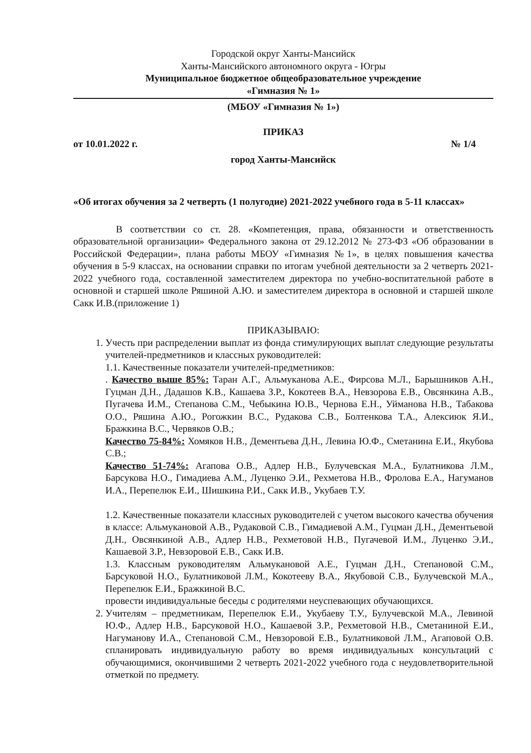Городской округ Ханты-Мансийск
Ханты-Мансийского автономного округа - Югры
Муниципальное бюджетное общеобразовательное учреждение
«Гимназия № 1»
(МБОУ «Гимназия № 1»)
ПРИКАЗ
от 10.01.2022 г. № 1/4
город Ханты-Мансийск
«Об итогах обучения за 2 четверть (1 полугодие) 2021-2022 учебного года в 5-11 классах»
В соответствии со ст. 28. «Компетенция, права, обязанности и ответственность образовательной организации» Федерального закона от 29.12.2012 № 273-ФЗ «Об образовании в Российской Федерации», плана работы МБОУ «Гимназия №1», в целях повышения качества обучения в 5-9 классах, на основании справки по итогам учебной деятельности за 2 четверть 2021-2022 учебного года, составленной заместителем директора по учебно-воспитательной работе в основной и старшей школе Ряшиной А.Ю. и заместителем директора в основной и старшей школе Сакк И.В.(приложение 1)
ПРИКАЗЫВАЮ:
1. Учесть при распределении выплат из фонда стимулирующих выплат следующие результаты учителей-предметников и классных руководителей:
1.1. Качественные показатели учителей-предметников:
. Качество выше 85%: Таран А.Г., Альмуканова А.Е., Фирсова М.Л., Барышников А.Н., Гуцман Д.Н., Дадашов К.В., Кашаева З.Р., Кокотеев В.А., Невзорова Е.В., Овсянкина А.В., Пугачева И.М., Степанова С.М., Чебыкина Ю.В., Чернова Е.Н., Уйманова Н.В., Табакова О.О., Ряшина А.Ю., Рогожкин В.С., Рудакова С.В., Болтенкова Т.А., Алексиюк Я.И., Бражкина В.С., Червяков О.В.;
Качество 75-84%: Хомяков Н.В., Дементьева Д.Н., Левина Ю.Ф., Сметанина Е.И., Якубова С.В.;
Качество 51-74%: Агапова О.В., Адлер Н.В., Булучевская М.А., Булатникова Л.М., Барсукова Н.О., Гимадиева А.М., Луценко Э.И., Рехметова Н.В., Фролова Е.А., Нагуманов И.А., Перепелюк Е.И., Шишкина Р.И., Сакк И.В., Укубаев Т.У.
1.2. Качественные показатели классных руководителей с учетом высокого качества обучения в классе: Альмукановой А.В., Рудаковой С.В., Гимадиевой А.М., Гуцман Д.Н., Дементьевой Д.Н., Овсянкиной А.В., Адлер Н.В., Рехметовой Н.В., Пугачевой И.М., Луценко Э.И., Кашаевой З.Р., Невзоровой Е.В., Сакк И.В.
1.3. Классным руководителям Альмукановой А.Е., Гуцман Д.Н., Степановой С.М., Барсуковой Н.О., Булатниковой Л.М., Кокотееву В.А., Якубовой С.В., Булучевской М.А., Перепелюк Е.И., Бражкиной В.С.
провести индивидуальные беседы с родителями неуспевающих обучающихся.
2. Учителям – предметникам, Перепелюк Е.И., Укубаеву Т.У., Булучевской М.А., Левиной Ю.Ф., Адлер Н.В., Барсуковой Н.О., Кашаевой З.Р., Рехметовой Н.В., Сметаниной Е.И., Нагуманову И.А., Степановой С.М., Невзоровой Е.В., Булатниковой Л.М., Агаповой О.В. спланировать индивидуальную работу во время индивидуальных консультаций с обучающимися, окончившими 2 четверть 2021-2022 учебного года с неудовлетворительной отметкой по предмету.